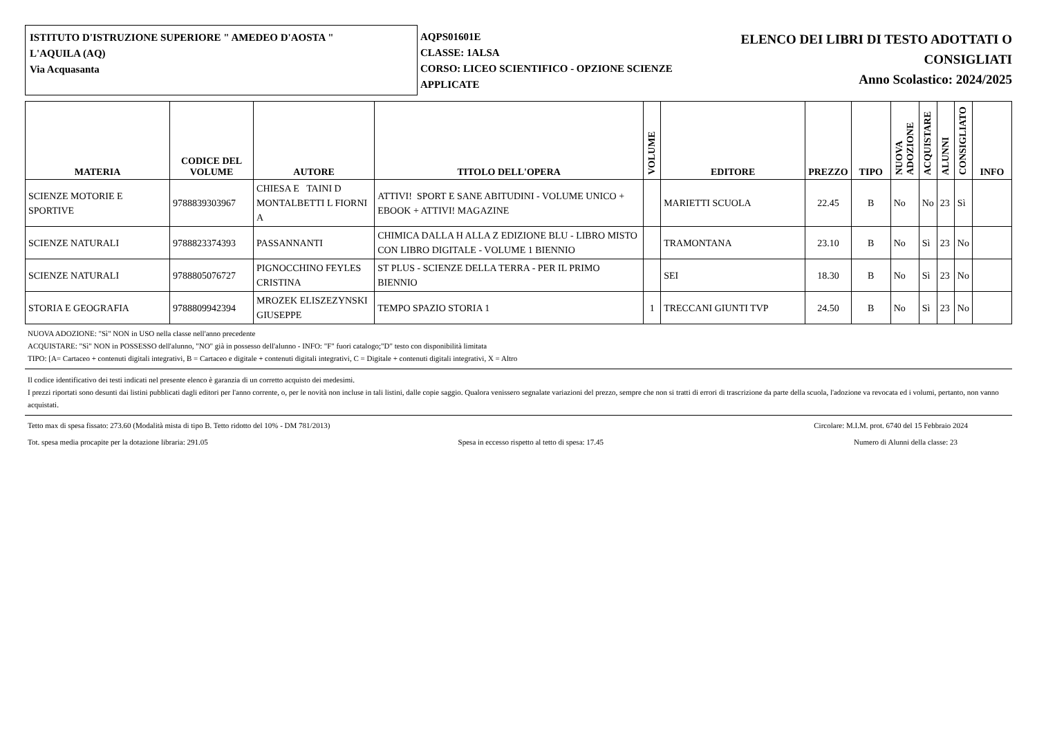ISTITUTO D'ISTRUZIONE SUPERIORE " AMEDEO D'AOSTA "
L'AQUILA (AQ)
Via Acquasanta
AQPS01601E
CLASSE: 1ALSA
CORSO: LICEO SCIENTIFICO - OPZIONE SCIENZE APPLICATE
ELENCO DEI LIBRI DI TESTO ADOTTATI O
CONSIGLIATI
Anno Scolastico: 2024/2025
| MATERIA | CODICE DEL VOLUME | AUTORE | TITOLO DELL'OPERA | VOLUME | EDITORE | PREZZO | TIPO | NUOVA ADOZIONE | ACQUISTARE | ALUNNI | CONSIGLIATO | INFO |
| --- | --- | --- | --- | --- | --- | --- | --- | --- | --- | --- | --- | --- |
| SCIENZE MOTORIE E SPORTIVE | 9788839303967 | CHIESA E TAINI D MONTALBETTI L FIORNI A | ATTIVI! SPORT E SANE ABITUDINI - VOLUME UNICO + EBOOK + ATTIVI! MAGAZINE | | MARIETTI SCUOLA | 22.45 | B | No | No | 23 | Sì | |
| SCIENZE NATURALI | 9788823374393 | PASSANNANTI | CHIMICA DALLA H ALLA Z EDIZIONE BLU - LIBRO MISTO CON LIBRO DIGITALE - VOLUME 1 BIENNIO | | TRAMONTANA | 23.10 | B | No | Sì | 23 | No | |
| SCIENZE NATURALI | 9788805076727 | PIGNOCCHINO FEYLES CRISTINA | ST PLUS - SCIENZE DELLA TERRA - PER IL PRIMO BIENNIO | | SEI | 18.30 | B | No | Sì | 23 | No | |
| STORIA E GEOGRAFIA | 9788809942394 | MROZEK ELISZEZYNSKI GIUSEPPE | TEMPO SPAZIO STORIA 1 | 1 | TRECCANI GIUNTI TVP | 24.50 | B | No | Sì | 23 | No | |
NUOVA ADOZIONE: "Sì" NON in USO nella classe nell'anno precedente
ACQUISTARE: "Sì" NON in POSSESSO dell'alunno, "NO" già in possesso dell'alunno - INFO: "F" fuori catalogo;"D" testo con disponibilità limitata
TIPO: [A= Cartaceo + contenuti digitali integrativi, B = Cartaceo e digitale + contenuti digitali integrativi, C = Digitale + contenuti digitali integrativi, X = Altro
Il codice identificativo dei testi indicati nel presente elenco è garanzia di un corretto acquisto dei medesimi.
I prezzi riportati sono desunti dai listini pubblicati dagli editori per l'anno corrente, o, per le novità non incluse in tali listini, dalle copie saggio. Qualora venissero segnalate variazioni del prezzo, sempre che non si tratti di errori di trascrizione da parte della scuola, l'adozione va revocata ed i volumi, pertanto, non vanno acquistati.
Tetto max di spesa fissato: 273.60 (Modalità mista di tipo B. Tetto ridotto del 10% - DM 781/2013) Circolare: M.I.M. prot. 6740 del 15 Febbraio 2024
Tot. spesa media procapite per la dotazione libraria: 291.05 Spesa in eccesso rispetto al tetto di spesa: 17.45 Numero di Alunni della classe: 23